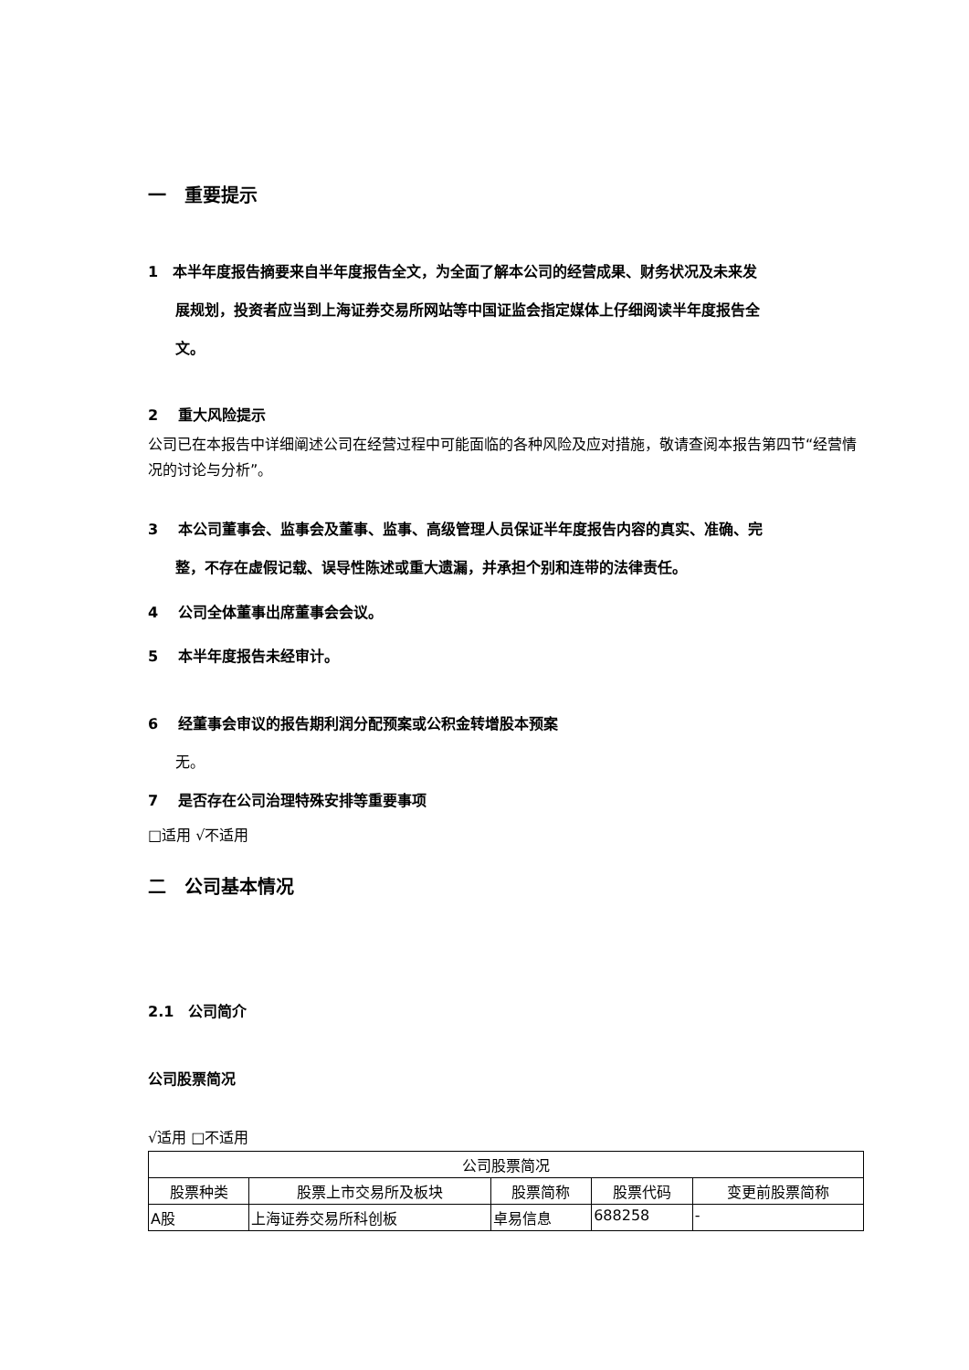一　重要提示
1　本半年度报告摘要来自半年度报告全文，为全面了解本公司的经营成果、财务状况及未来发
展规划，投资者应当到上海证券交易所网站等中国证监会指定媒体上仔细阅读半年度报告全
文。
2　 重大风险提示
公司已在本报告中详细阐述公司在经营过程中可能面临的各种风险及应对措施，敬请查阅本报告第四节“经营情况的讨论与分析”。
3　 本公司董事会、监事会及董事、监事、高级管理人员保证半年度报告内容的真实、准确、完
整，不存在虚假记载、误导性陈述或重大遗漏，并承担个别和连带的法律责任。
4　 公司全体董事出席董事会会议。
5　 本半年度报告未经审计。
6　 经董事会审议的报告期利润分配预案或公积金转增股本预案
无。
7　 是否存在公司治理特殊安排等重要事项
□适用 √不适用
二　公司基本情况
2.1　公司简介
公司股票简况
√适用 □不适用
| 公司股票简况 | | | | |
| --- | --- | --- | --- | --- |
| 股票种类 | 股票上市交易所及板块 | 股票简称 | 股票代码 | 变更前股票简称 |
| A股 | 上海证券交易所科创板 | 卓易信息 | 688258 | - |